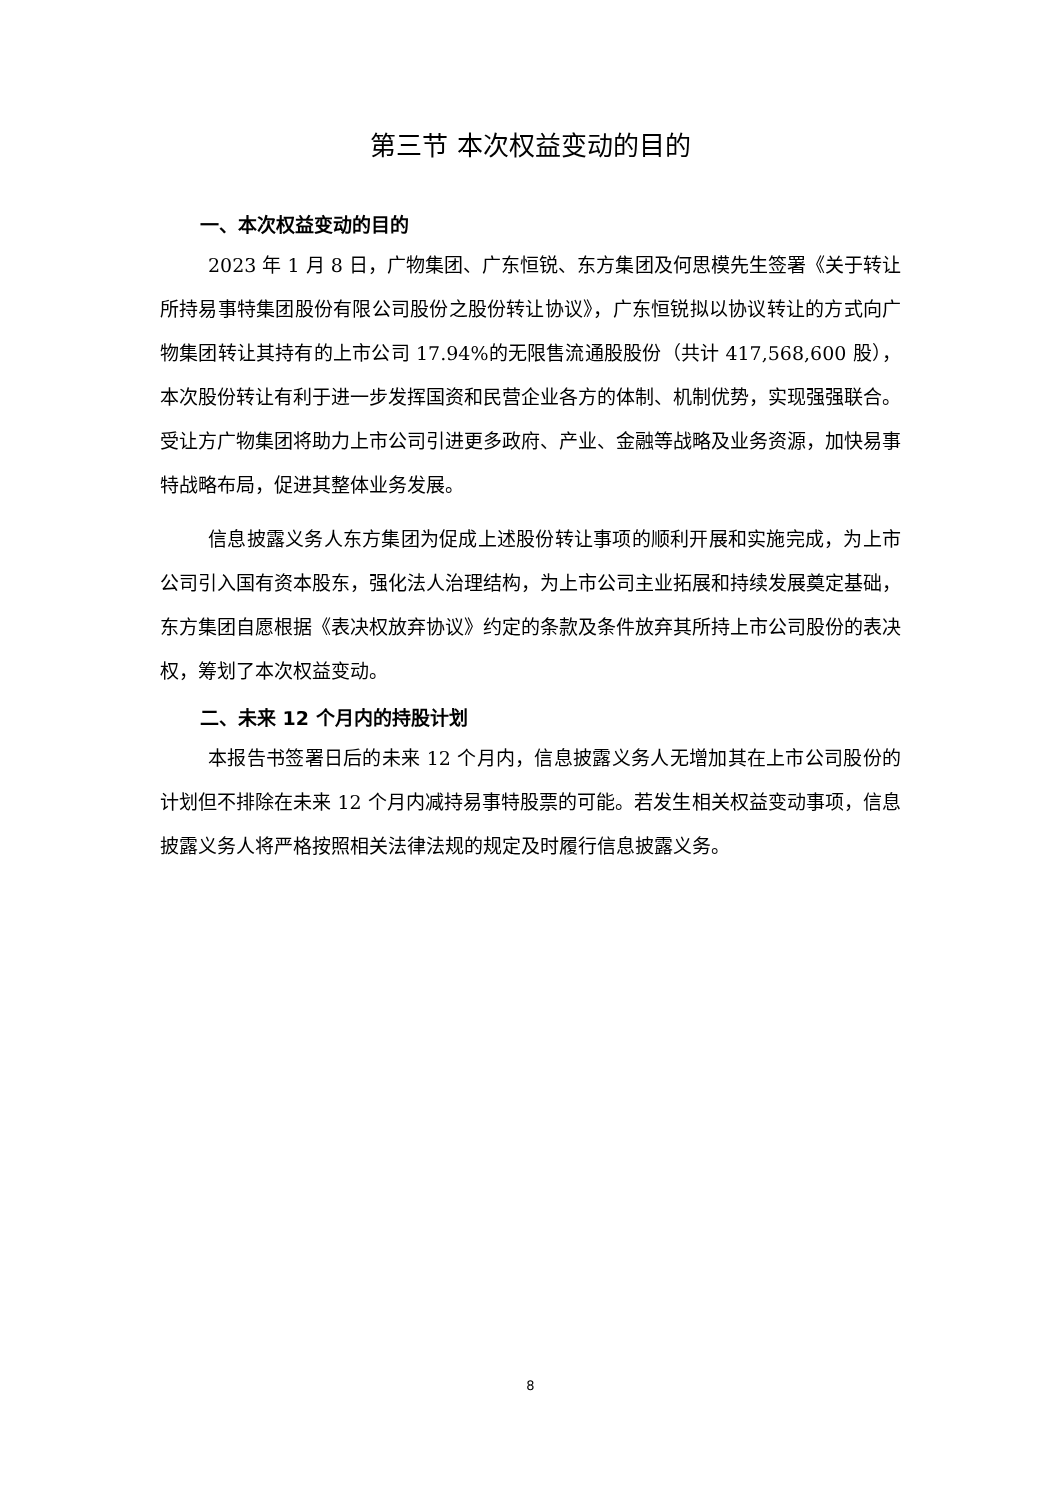第三节 本次权益变动的目的
一、本次权益变动的目的
2023 年 1 月 8 日，广物集团、广东恒锐、东方集团及何思模先生签署《关于转让所持易事特集团股份有限公司股份之股份转让协议》，广东恒锐拟以协议转让的方式向广物集团转让其持有的上市公司 17.94%的无限售流通股股份（共计 417,568,600 股），本次股份转让有利于进一步发挥国资和民营企业各方的体制、机制优势，实现强强联合。受让方广物集团将助力上市公司引进更多政府、产业、金融等战略及业务资源，加快易事特战略布局，促进其整体业务发展。
信息披露义务人东方集团为促成上述股份转让事项的顺利开展和实施完成，为上市公司引入国有资本股东，强化法人治理结构，为上市公司主业拓展和持续发展奠定基础，东方集团自愿根据《表决权放弃协议》约定的条款及条件放弃其所持上市公司股份的表决权，筹划了本次权益变动。
二、未来 12 个月内的持股计划
本报告书签署日后的未来 12 个月内，信息披露义务人无增加其在上市公司股份的计划但不排除在未来 12 个月内减持易事特股票的可能。若发生相关权益变动事项，信息披露义务人将严格按照相关法律法规的规定及时履行信息披露义务。
8